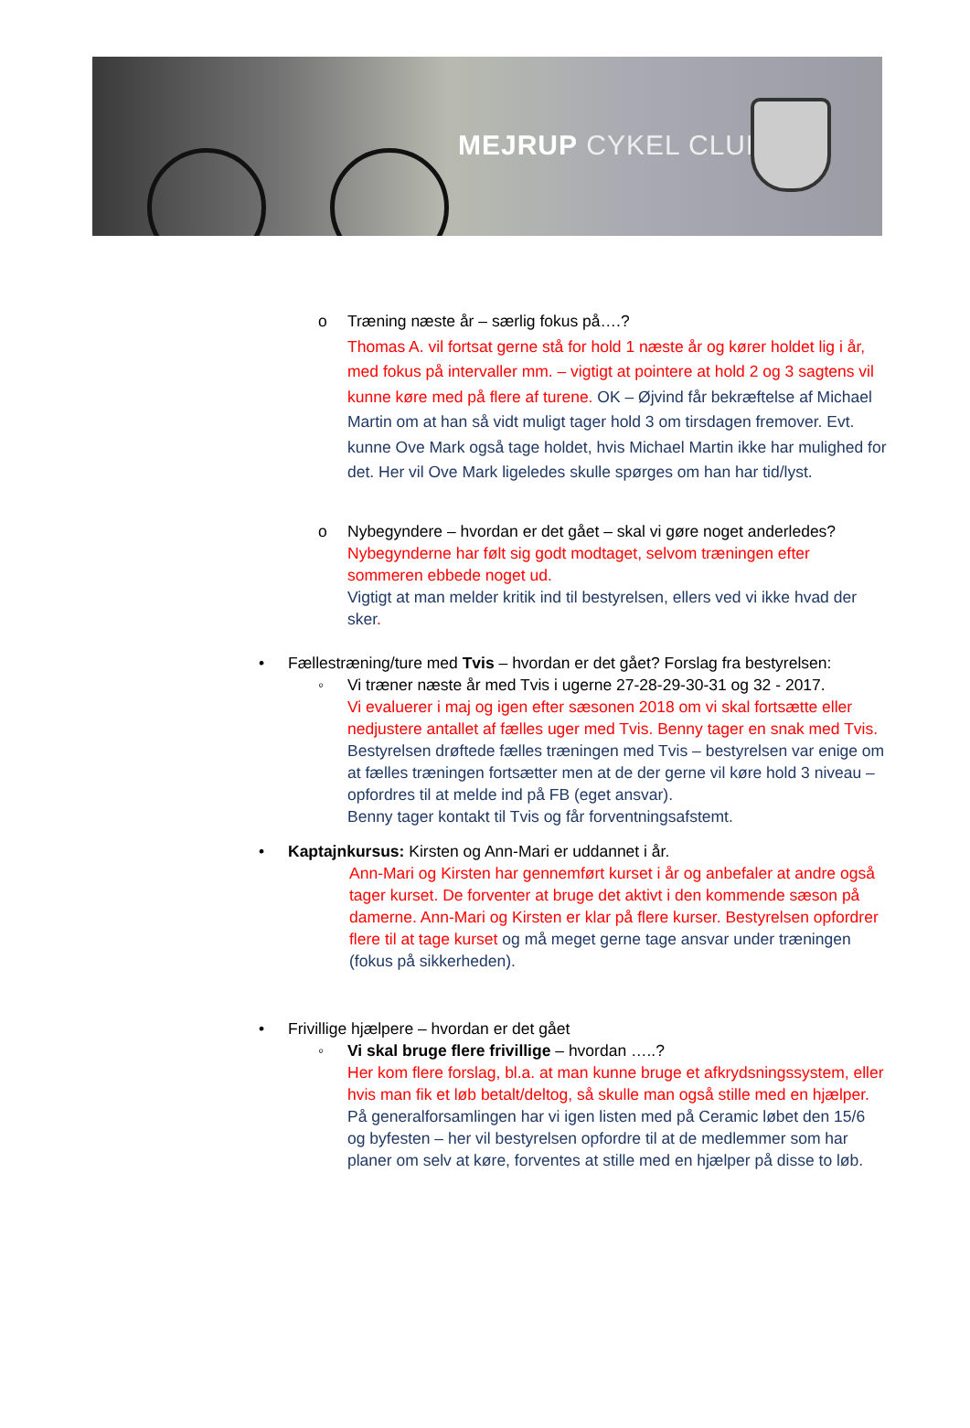MEJRUP CYKEL CLUB
o
Træning næste år – særlig fokus på….?
Thomas A. vil fortsat gerne stå for hold 1 næste år og kører holdet lig i år, med fokus på intervaller mm. – vigtigt at pointere at hold 2 og 3 sagtens vil kunne køre med på flere af turene. OK – Øjvind får bekræftelse af Michael Martin om at han så vidt muligt tager hold 3 om tirsdagen fremover. Evt. kunne Ove Mark også tage holdet, hvis Michael Martin ikke har mulighed for det. Her vil Ove Mark ligeledes skulle spørges om han har tid/lyst.
o
Nybegyndere – hvordan er det gået – skal vi gøre noget anderledes?
Nybegynderne har følt sig godt modtaget, selvom træningen efter sommeren ebbede noget ud.
Vigtigt at man melder kritik ind til bestyrelsen, ellers ved vi ikke hvad der sker.
•
Fællestræning/ture med Tvis – hvordan er det gået? Forslag fra bestyrelsen:
◦
Vi træner næste år med Tvis i ugerne 27-28-29-30-31 og 32 - 2017.
Vi evaluerer i maj og igen efter sæsonen 2018 om vi skal fortsætte eller nedjustere antallet af fælles uger med Tvis. Benny tager en snak med Tvis.
Bestyrelsen drøftede fælles træningen med Tvis – bestyrelsen var enige om at fælles træningen fortsætter men at de der gerne vil køre hold 3 niveau – opfordres til at melde ind på FB (eget ansvar).
Benny tager kontakt til Tvis og får forventningsafstemt.
•
Kaptajnkursus: Kirsten og Ann-Mari er uddannet i år.
Ann-Mari og Kirsten har gennemført kurset i år og anbefaler at andre også tager kurset. De forventer at bruge det aktivt i den kommende sæson på damerne. Ann-Mari og Kirsten er klar på flere kurser. Bestyrelsen opfordrer flere til at tage kurset og må meget gerne tage ansvar under træningen (fokus på sikkerheden).
•
Frivillige hjælpere – hvordan er det gået
◦
Vi skal bruge flere frivillige – hvordan …..?
Her kom flere forslag, bl.a. at man kunne bruge et afkrydsningssystem, eller hvis man fik et løb betalt/deltog, så skulle man også stille med en hjælper.
På generalforsamlingen har vi igen listen med på Ceramic løbet den 15/6 og byfesten – her vil bestyrelsen opfordre til at de medlemmer som har planer om selv at køre, forventes at stille med en hjælper på disse to løb.